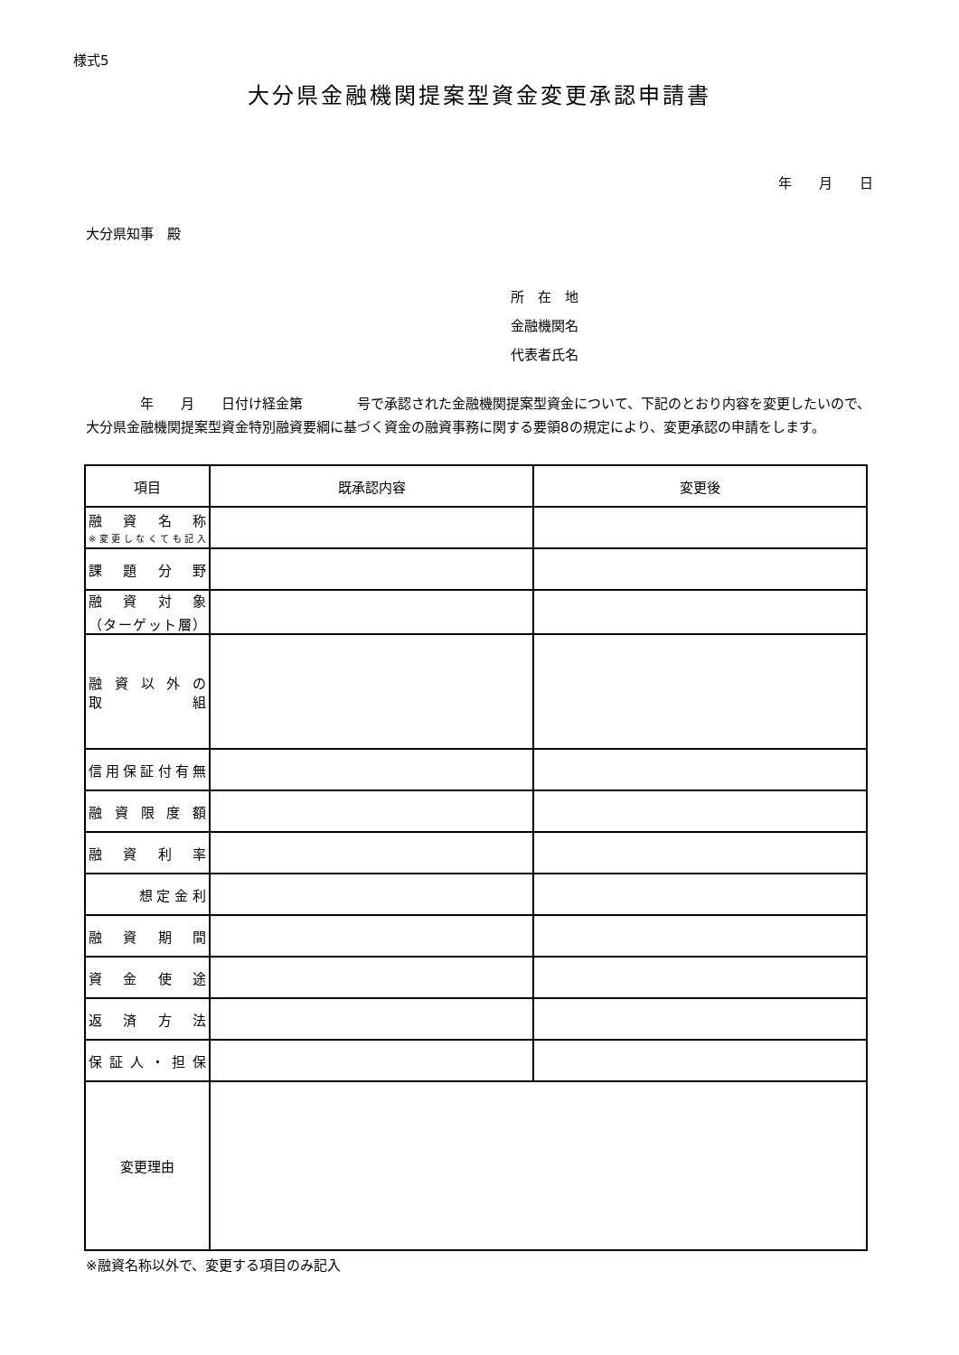様式5
大分県金融機関提案型資金変更承認申請書
年　　月　　日
大分県知事　殿
所　在　地
金融機関名
代表者氏名
　　　　年　　月　　日付け経金第　　　　号で承認された金融機関提案型資金について、下記のとおり内容を変更したいので、大分県金融機関提案型資金特別融資要綱に基づく資金の融資事務に関する要領8の規定により、変更承認の申請をします。
| 項目 | 既承認内容 | 変更後 |
| --- | --- | --- |
| 融資名称 ※変更しなくても記入 | | |
| 課題分野 | | |
| 融資対象 （ターゲット層） | | |
| 融資以外の 取組 | | |
| 信用保証付有無 | | |
| 融資限度額 | | |
| 融資利率 | | |
| 想 定 金 利 | | |
| 融資期間 | | |
| 資金使途 | | |
| 返済方法 | | |
| 保証人・担保 | | |
| 変更理由 | | |
※融資名称以外で、変更する項目のみ記入